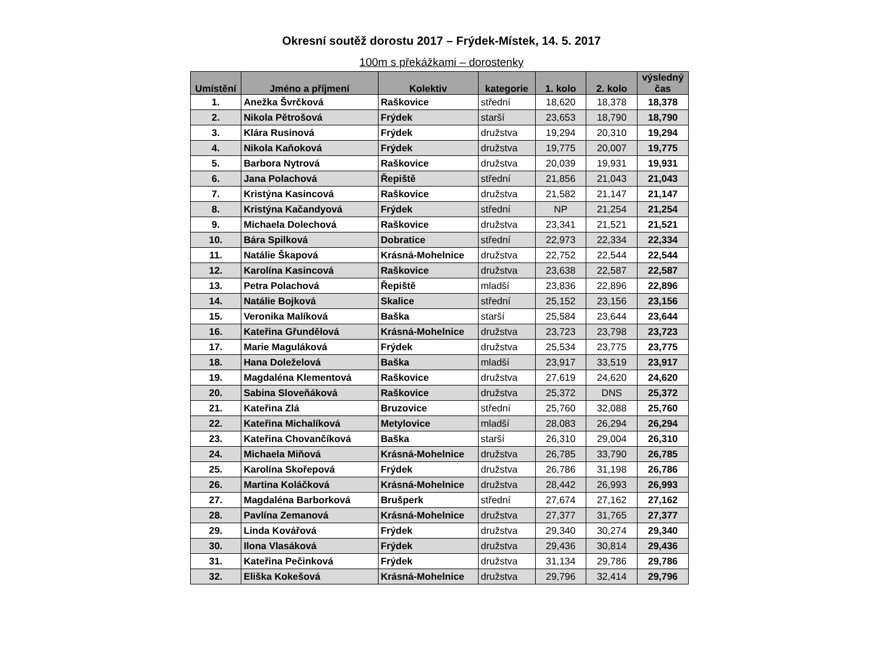Okresní soutěž dorostu 2017 – Frýdek-Místek, 14. 5. 2017
100m s překážkami – dorostenky
| Umístění | Jméno a příjmení | Kolektiv | kategorie | 1. kolo | 2. kolo | výsledný čas |
| --- | --- | --- | --- | --- | --- | --- |
| 1. | Anežka Švrčková | Raškovice | střední | 18,620 | 18,378 | 18,378 |
| 2. | Nikola Pětrošová | Frýdek | starší | 23,653 | 18,790 | 18,790 |
| 3. | Klára Rusinová | Frýdek | družstva | 19,294 | 20,310 | 19,294 |
| 4. | Nikola Kaňoková | Frýdek | družstva | 19,775 | 20,007 | 19,775 |
| 5. | Barbora Nytrová | Raškovice | družstva | 20,039 | 19,931 | 19,931 |
| 6. | Jana Polachová | Řepiště | střední | 21,856 | 21,043 | 21,043 |
| 7. | Kristýna Kasincová | Raškovice | družstva | 21,582 | 21,147 | 21,147 |
| 8. | Kristýna Kačandyová | Frýdek | střední | NP | 21,254 | 21,254 |
| 9. | Michaela Dolechová | Raškovice | družstva | 23,341 | 21,521 | 21,521 |
| 10. | Bára Spilková | Dobratice | střední | 22,973 | 22,334 | 22,334 |
| 11. | Natálie Škapová | Krásná-Mohelnice | družstva | 22,752 | 22,544 | 22,544 |
| 12. | Karolína Kasincová | Raškovice | družstva | 23,638 | 22,587 | 22,587 |
| 13. | Petra Polachová | Řepiště | mladší | 23,836 | 22,896 | 22,896 |
| 14. | Natálie Bojková | Skalice | střední | 25,152 | 23,156 | 23,156 |
| 15. | Veronika Malíková | Baška | starší | 25,584 | 23,644 | 23,644 |
| 16. | Kateřina Gřundělová | Krásná-Mohelnice | družstva | 23,723 | 23,798 | 23,723 |
| 17. | Marie Maguláková | Frýdek | družstva | 25,534 | 23,775 | 23,775 |
| 18. | Hana Doleželová | Baška | mladší | 23,917 | 33,519 | 23,917 |
| 19. | Magdaléna Klementová | Raškovice | družstva | 27,619 | 24,620 | 24,620 |
| 20. | Sabina Sloveňáková | Raškovice | družstva | 25,372 | DNS | 25,372 |
| 21. | Kateřina Zlá | Bruzovice | střední | 25,760 | 32,088 | 25,760 |
| 22. | Kateřina Michalíková | Metylovice | mladší | 28,083 | 26,294 | 26,294 |
| 23. | Kateřina Chovančíková | Baška | starší | 26,310 | 29,004 | 26,310 |
| 24. | Michaela Miňová | Krásná-Mohelnice | družstva | 26,785 | 33,790 | 26,785 |
| 25. | Karolína Skořepová | Frýdek | družstva | 26,786 | 31,198 | 26,786 |
| 26. | Martina Koláčková | Krásná-Mohelnice | družstva | 28,442 | 26,993 | 26,993 |
| 27. | Magdaléna Barborková | Brušperk | střední | 27,674 | 27,162 | 27,162 |
| 28. | Pavlína Zemanová | Krásná-Mohelnice | družstva | 27,377 | 31,765 | 27,377 |
| 29. | Linda Kovářová | Frýdek | družstva | 29,340 | 30,274 | 29,340 |
| 30. | Ilona Vlasáková | Frýdek | družstva | 29,436 | 30,814 | 29,436 |
| 31. | Kateřina Pečinková | Frýdek | družstva | 31,134 | 29,786 | 29,786 |
| 32. | Eliška Kokešová | Krásná-Mohelnice | družstva | 29,796 | 32,414 | 29,796 |